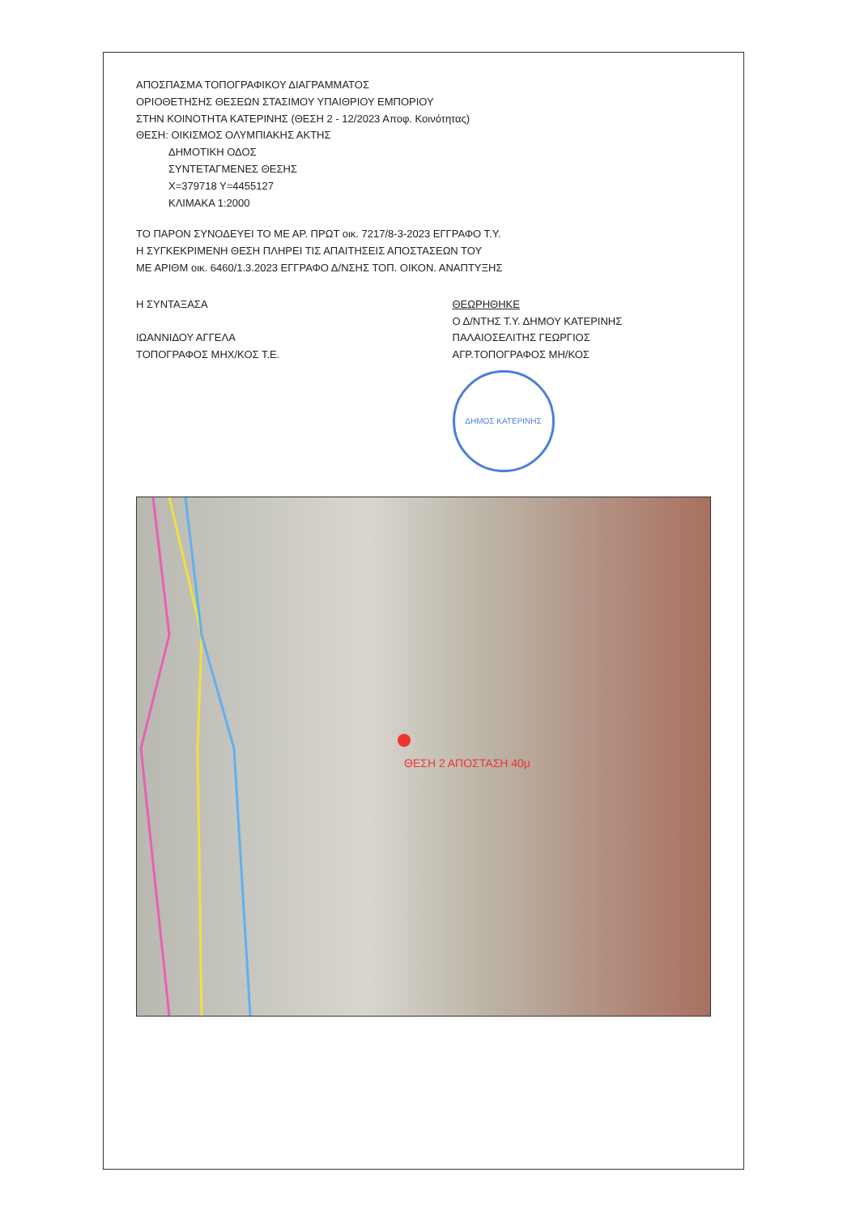ΑΠΟΣΠΑΣΜΑ ΤΟΠΟΓΡΑΦΙΚΟΥ ΔΙΑΓΡΑΜΜΑΤΟΣ
ΟΡΙΟΘΕΤΗΣΗΣ ΘΕΣΕΩΝ ΣΤΑΣΙΜΟΥ ΥΠΑΙΘΡΙΟΥ ΕΜΠΟΡΙΟΥ
ΣΤΗΝ ΚΟΙΝΟΤΗΤΑ ΚΑΤΕΡΙΝΗΣ (ΘΕΣΗ 2 - 12/2023 Αποφ. Κοινότητας)
ΘΕΣΗ: ΟΙΚΙΣΜΟΣ ΟΛΥΜΠΙΑΚΗΣ ΑΚΤΗΣ
ΔΗΜΟΤΙΚΗ ΟΔΟΣ
ΣΥΝΤΕΤΑΓΜΕΝΕΣ ΘΕΣΗΣ
X=379718 Y=4455127
ΚΛΙΜΑΚΑ 1:2000
ΤΟ ΠΑΡΟΝ ΣΥΝΟΔΕΥΕΙ ΤΟ ΜΕ ΑΡ. ΠΡΩΤ οικ. 7217/8-3-2023 ΕΓΓΡΑΦΟ Τ.Υ.
Η ΣΥΓΚΕΚΡΙΜΕΝΗ ΘΕΣΗ ΠΛΗΡΕΙ ΤΙΣ ΑΠΑΙΤΗΣΕΙΣ ΑΠΟΣΤΑΣΕΩΝ ΤΟΥ
ΜΕ ΑΡΙΘΜ οικ. 6460/1.3.2023 ΕΓΓΡΑΦΟ Δ/ΝΣΗΣ ΤΟΠ. ΟΙΚΟΝ. ΑΝΑΠΤΥΞΗΣ
Η ΣΥΝΤΑΞΑΣΑ
ΙΩΑΝΝΙΔΟΥ ΑΓΓΕΛΑ
ΤΟΠΟΓΡΑΦΟΣ ΜΗΧ/ΚΟΣ Τ.Ε.
ΘΕΩΡΗΘΗΚΕ
Ο Δ/ΝΤΗΣ Τ.Υ. ΔΗΜΟΥ ΚΑΤΕΡΙΝΗΣ
ΠΑΛΑΙΟΣΕΛΙΤΗΣ ΓΕΩΡΓΙΟΣ
ΑΓΡ.ΤΟΠΟΓΡΑΦΟΣ ΜΗ/ΚΟΣ
ΔΗΜΟΣ ΚΑΤΕΡΙΝΗΣ
ΘΕΣΗ 2 ΑΠΟΣΤΑΣΗ 40μ